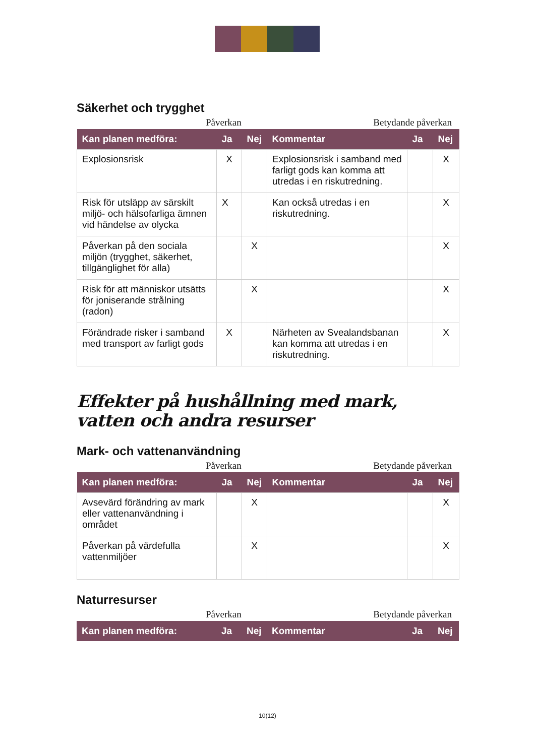Säkerhet och trygghet
Påverkan Betydande påverkan
| Kan planen medföra: | Ja | Nej | Kommentar | Ja | Nej |
| --- | --- | --- | --- | --- | --- |
| Explosionsrisk | X | | Explosionsrisk i samband med farligt gods kan komma att utredas i en riskutredning. | | X |
| Risk för utsläpp av särskilt miljö- och hälsofarliga ämnen vid händelse av olycka | X | | Kan också utredas i en riskutredning. | | X |
| Påverkan på den sociala miljön (trygghet, säkerhet, tillgänglighet för alla) | | X | | | X |
| Risk för att människor utsätts för joniserande strålning (radon) | | X | | | X |
| Förändrade risker i samband med transport av farligt gods | X | | Närheten av Svealandsbanan kan komma att utredas i en riskutredning. | | X |
Effekter på hushållning med mark, vatten och andra resurser
Mark- och vattenanvändning
Påverkan Betydande påverkan
| Kan planen medföra: | Ja | Nej | Kommentar | Ja | Nej |
| --- | --- | --- | --- | --- | --- |
| Avsevärd förändring av mark eller vattenanvändning i området | | X | | | X |
| Påverkan på värdefulla vattenmiljöer | | X | | | X |
Naturresurser
Påverkan Betydande påverkan
| Kan planen medföra: | Ja | Nej | Kommentar | Ja | Nej |
| --- | --- | --- | --- | --- | --- |
10(12)